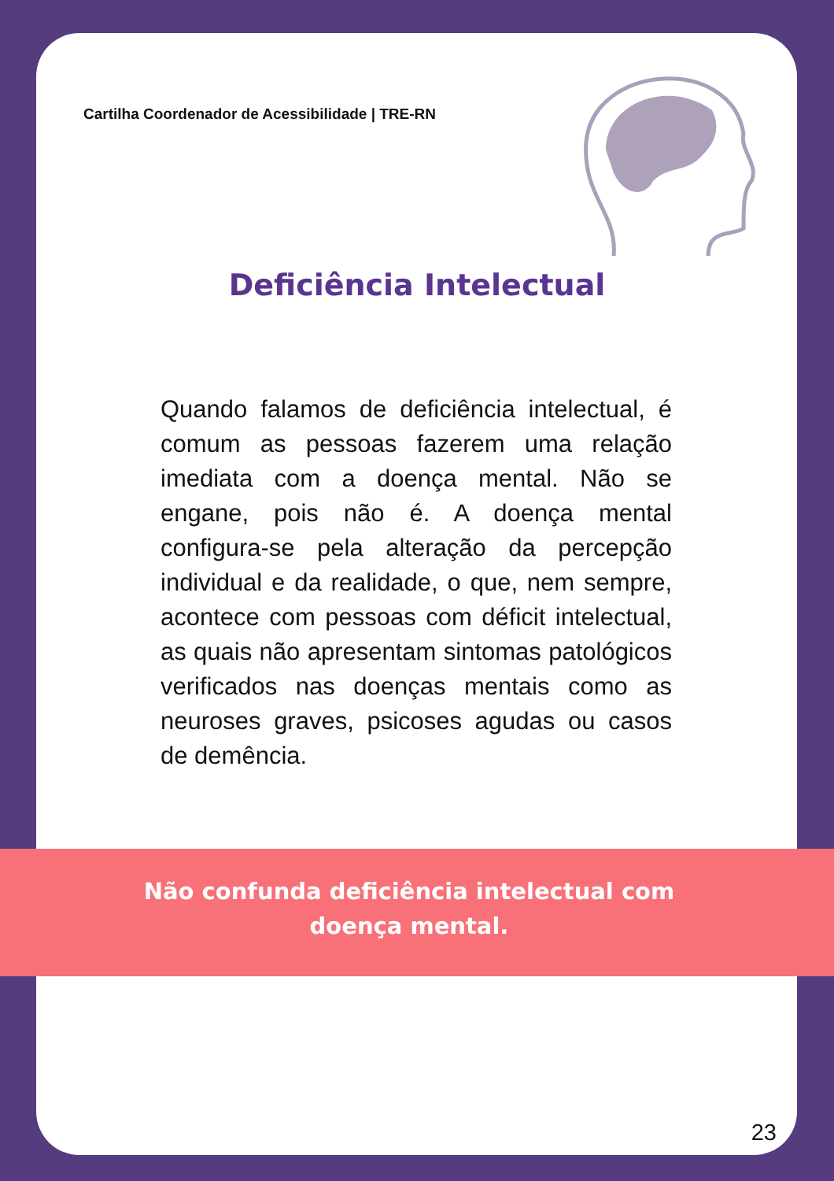Cartilha Coordenador de Acessibilidade | TRE-RN
Deficiência Intelectual
Quando falamos de deficiência intelectual, é comum as pessoas fazerem uma relação imediata com a doença mental. Não se engane, pois não é. A doença mental configura-se pela alteração da percepção individual e da realidade, o que, nem sempre, acontece com pessoas com déficit intelectual, as quais não apresentam sintomas patológicos verificados nas doenças mentais como as neuroses graves, psicoses agudas ou casos de demência.
Não confunda deficiência intelectual com doença mental.
23